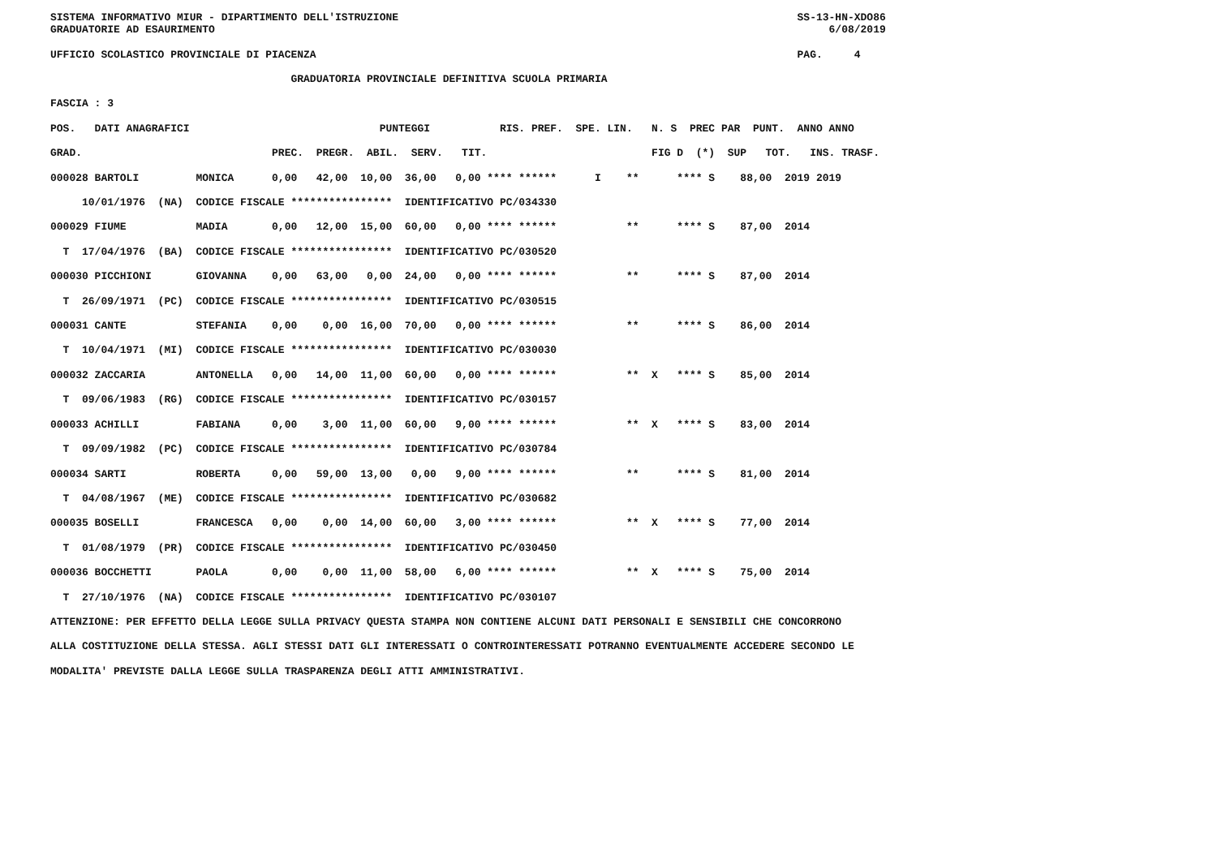SISTEMA INFORMATIVO MIUR - DIPARTIMENTO DELL'ISTRUZIONE                                                               SS-13-HN-XDO86
GRADUATORIE AD ESAURIMENTO                                                                                                 6/08/2019

UFFICIO SCOLASTICO PROVINCIALE DI PIACENZA                                                                            PAG.     4

                                      GRADUATORIA PROVINCIALE DEFINITIVA SCUOLA PRIMARIA

FASCIA : 3

POS.   DATI ANAGRAFICI                              PUNTEGGI           RIS. PREF.  SPE. LIN.   N. S  PREC PAR  PUNT.  ANNO ANNO

GRAD.                              PREC.  PREGR.  ABIL.  SERV.   TIT.                          FIG D  (*)  SUP   TOT.   INS. TRASF.

000028 BARTOLI         MONICA      0,00   42,00  10,00  36,00   0,00 **** ******      I    **      **** S    88,00  2019 2019

     10/01/1976  (NA)  CODICE FISCALE ****************  IDENTIFICATIVO PC/034330

000029 FIUME           MADIA       0,00   12,00  15,00  60,00   0,00 **** ******           **      **** S    87,00  2014

  T  17/04/1976  (BA)  CODICE FISCALE ****************  IDENTIFICATIVO PC/030520

000030 PICCHIONI       GIOVANNA    0,00   63,00   0,00  24,00   0,00 **** ******           **      **** S    87,00  2014

  T  26/09/1971  (PC)  CODICE FISCALE ****************  IDENTIFICATIVO PC/030515

000031 CANTE           STEFANIA    0,00    0,00  16,00  70,00   0,00 **** ******           **      **** S    86,00  2014

  T  10/04/1971  (MI)  CODICE FISCALE ****************  IDENTIFICATIVO PC/030030

000032 ZACCARIA        ANTONELLA   0,00   14,00  11,00  60,00   0,00 **** ******           **  X   **** S    85,00  2014

  T  09/06/1983  (RG)  CODICE FISCALE ****************  IDENTIFICATIVO PC/030157

000033 ACHILLI         FABIANA     0,00    3,00  11,00  60,00   9,00 **** ******           **  X   **** S    83,00  2014

  T  09/09/1982  (PC)  CODICE FISCALE ****************  IDENTIFICATIVO PC/030784

000034 SARTI           ROBERTA     0,00   59,00  13,00   0,00   9,00 **** ******           **      **** S    81,00  2014

  T  04/08/1967  (ME)  CODICE FISCALE ****************  IDENTIFICATIVO PC/030682

000035 BOSELLI         FRANCESCA   0,00    0,00  14,00  60,00   3,00 **** ******           **  X   **** S    77,00  2014

  T  01/08/1979  (PR)  CODICE FISCALE ****************  IDENTIFICATIVO PC/030450

000036 BOCCHETTI       PAOLA       0,00    0,00  11,00  58,00   6,00 **** ******           **  X   **** S    75,00  2014

  T  27/10/1976  (NA)  CODICE FISCALE ****************  IDENTIFICATIVO PC/030107

ATTENZIONE: PER EFFETTO DELLA LEGGE SULLA PRIVACY QUESTA STAMPA NON CONTIENE ALCUNI DATI PERSONALI E SENSIBILI CHE CONCORRONO

ALLA COSTITUZIONE DELLA STESSA. AGLI STESSI DATI GLI INTERESSATI O CONTROINTERESSATI POTRANNO EVENTUALMENTE ACCEDERE SECONDO LE

MODALITA' PREVISTE DALLA LEGGE SULLA TRASPARENZA DEGLI ATTI AMMINISTRATIVI.